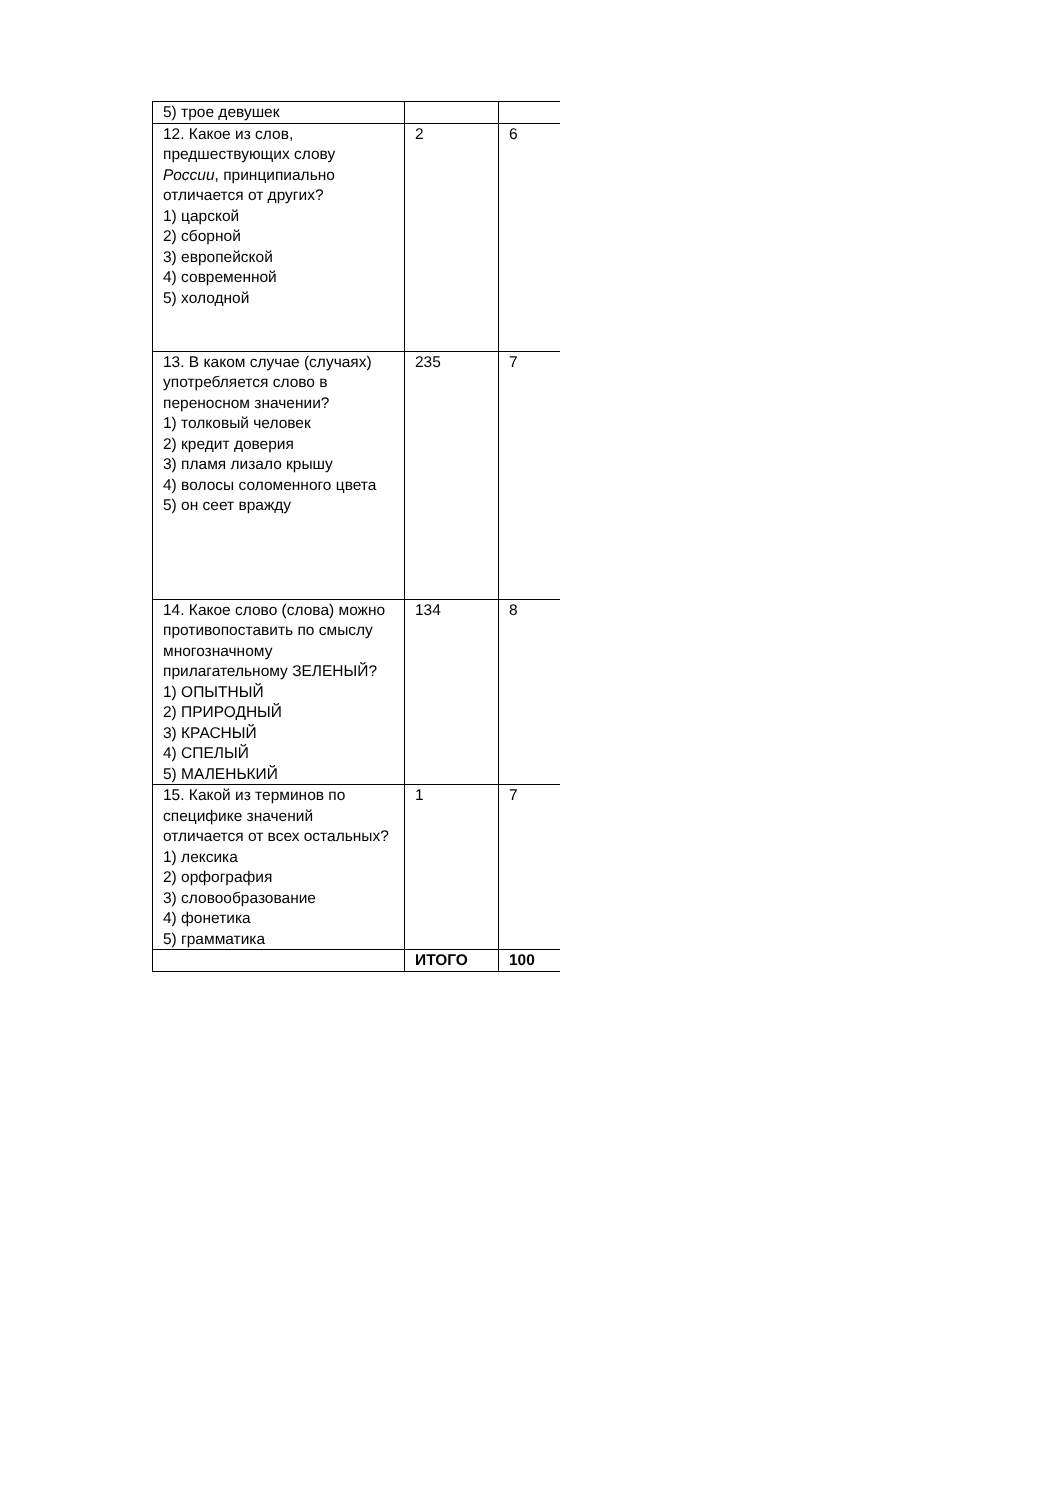| 5) трое девушек | | |
| 12. Какое из слов, предшествующих слову России , принципиально отличается от других? 1) царской 2) сборной 3) европейской 4) современной 5) холодной | 2 | 6 |
| 13. В каком случае (случаях) употребляется слово в переносном значении? 1) толковый человек 2) кредит доверия 3) пламя лизало крышу 4) волосы соломенного цвета 5) он сеет вражду | 235 | 7 |
| 14. Какое слово (слова) можно противопоставить по смыслу многозначному прилагательному ЗЕЛЕНЫЙ? 1) ОПЫТНЫЙ 2) ПРИРОДНЫЙ 3) КРАСНЫЙ 4) СПЕЛЫЙ 5) МАЛЕНЬКИЙ | 134 | 8 |
| 15. Какой из терминов по специфике значений отличается от всех остальных? 1) лексика 2) орфография 3) словообразование 4) фонетика 5) грамматика | 1 | 7 |
| | ИТОГО | 100 |